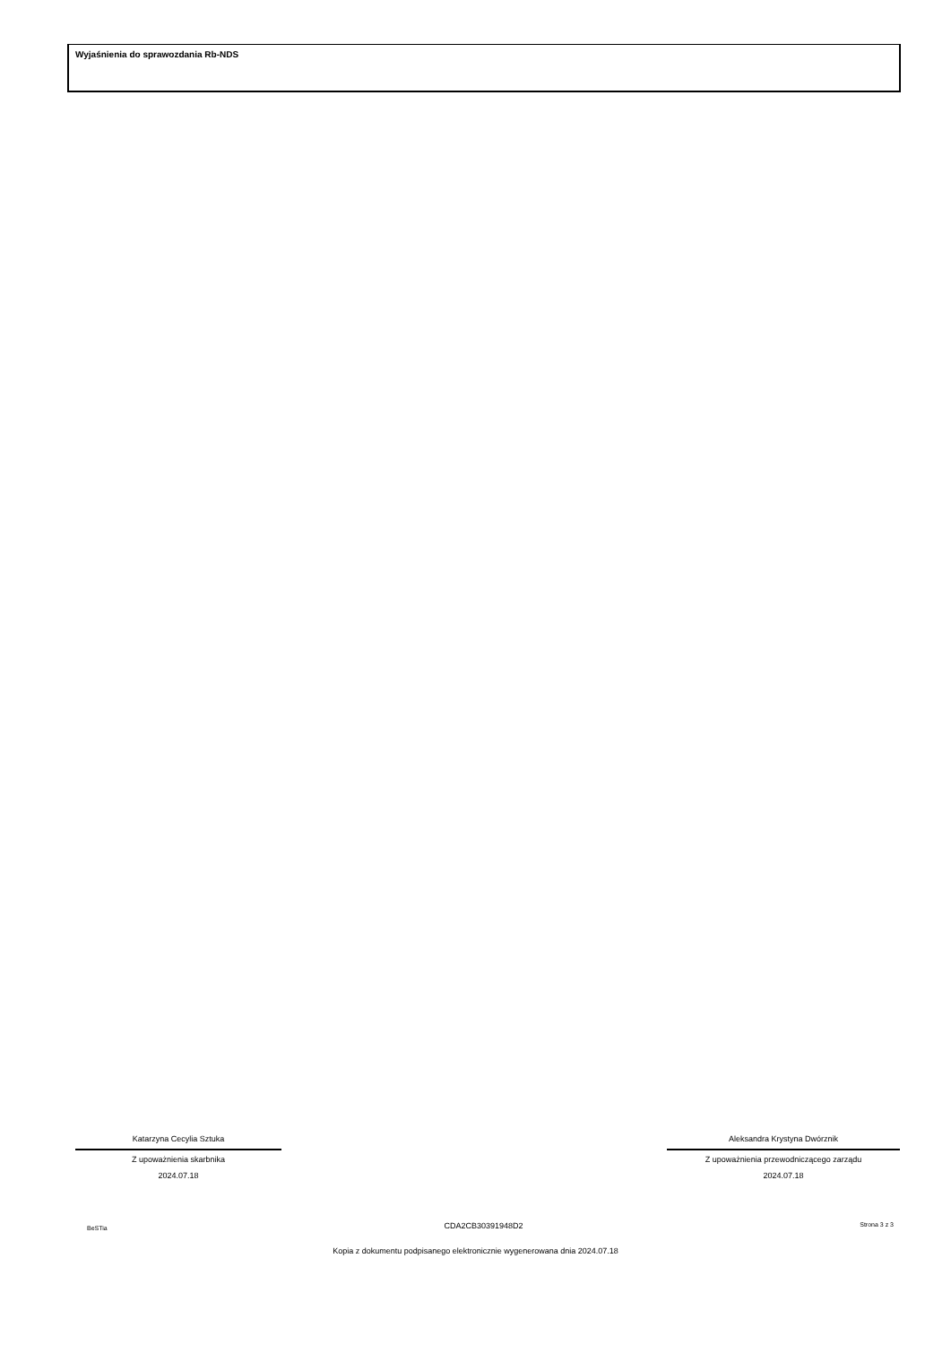Wyjaśnienia do sprawozdania Rb-NDS
Katarzyna Cecylia Sztuka
Z upoważnienia skarbnika
2024.07.18
Aleksandra Krystyna Dwórznik
Z upoważnienia przewodniczącego zarządu
2024.07.18
BeSTia CDA2CB30391948D2 Strona 3 z 3
Kopia z dokumentu podpisanego elektronicznie wygenerowana dnia 2024.07.18